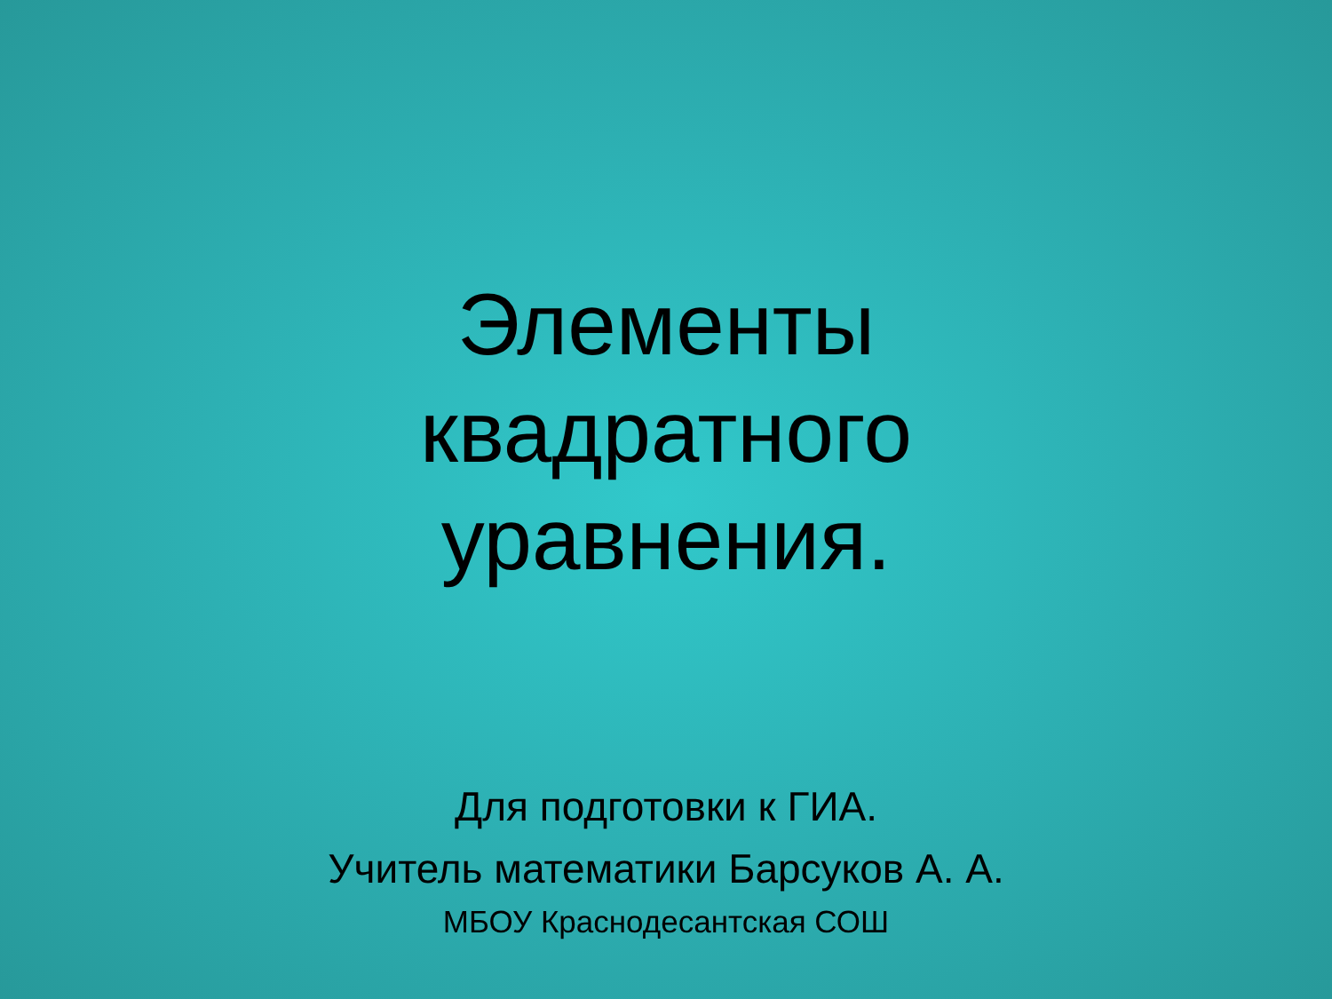Элементы
квадратного
уравнения.
Для подготовки к ГИА.
Учитель математики Барсуков А. А.
МБОУ Краснодесантская СОШ